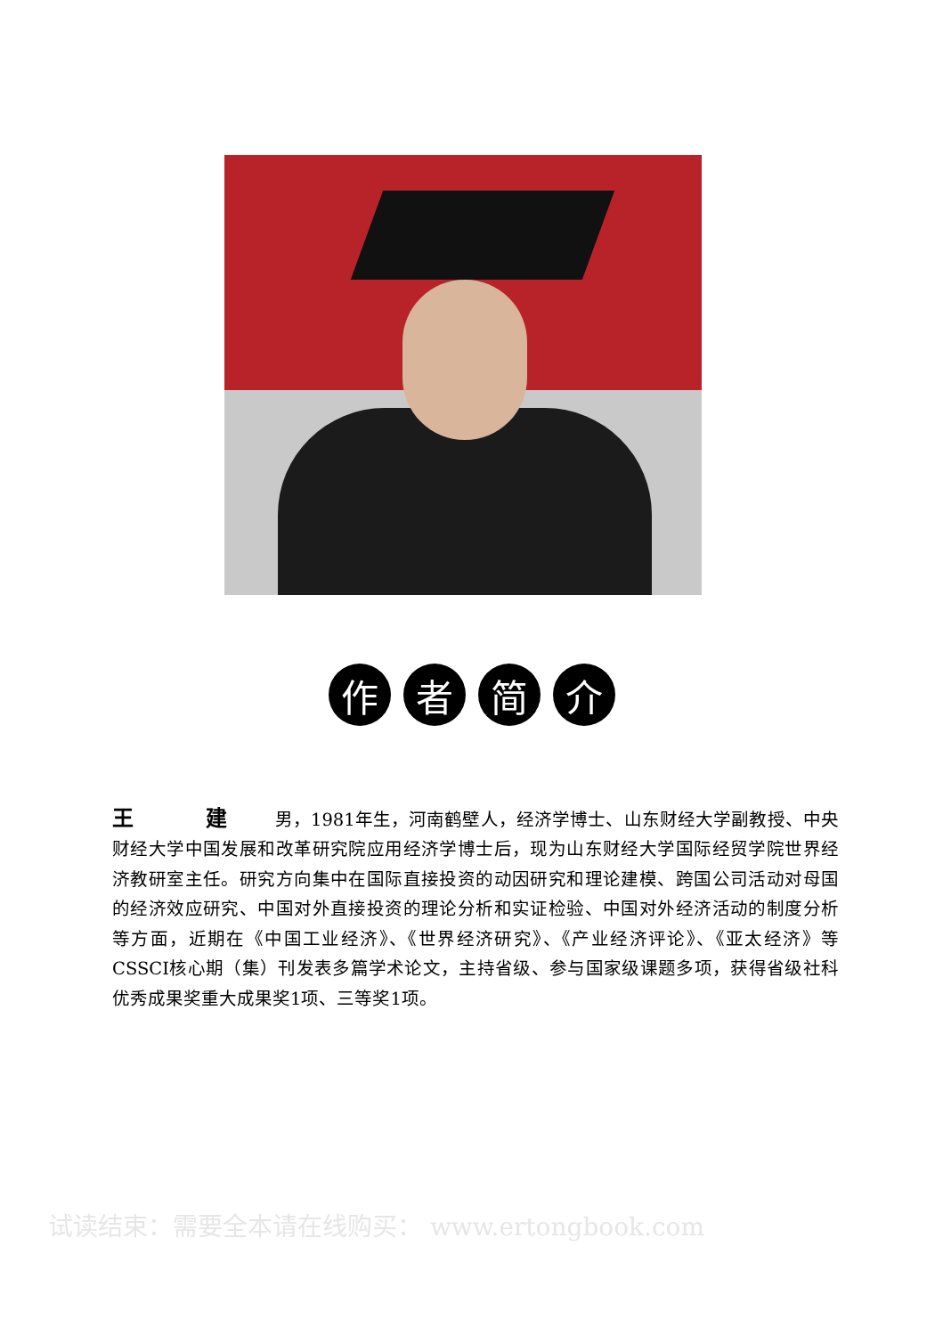作 者 简 介
王 建 男，1981年生，河南鹤壁人，经济学博士、山东财经大学副教授、中央财经大学中国发展和改革研究院应用经济学博士后，现为山东财经大学国际经贸学院世界经济教研室主任。研究方向集中在国际直接投资的动因研究和理论建模、跨国公司活动对母国的经济效应研究、中国对外直接投资的理论分析和实证检验、中国对外经济活动的制度分析等方面，近期在《中国工业经济》、《世界经济研究》、《产业经济评论》、《亚太经济》等CSSCI核心期（集）刊发表多篇学术论文，主持省级、参与国家级课题多项，获得省级社科优秀成果奖重大成果奖1项、三等奖1项。
试读结束：需要全本请在线购买： www.ertongbook.com